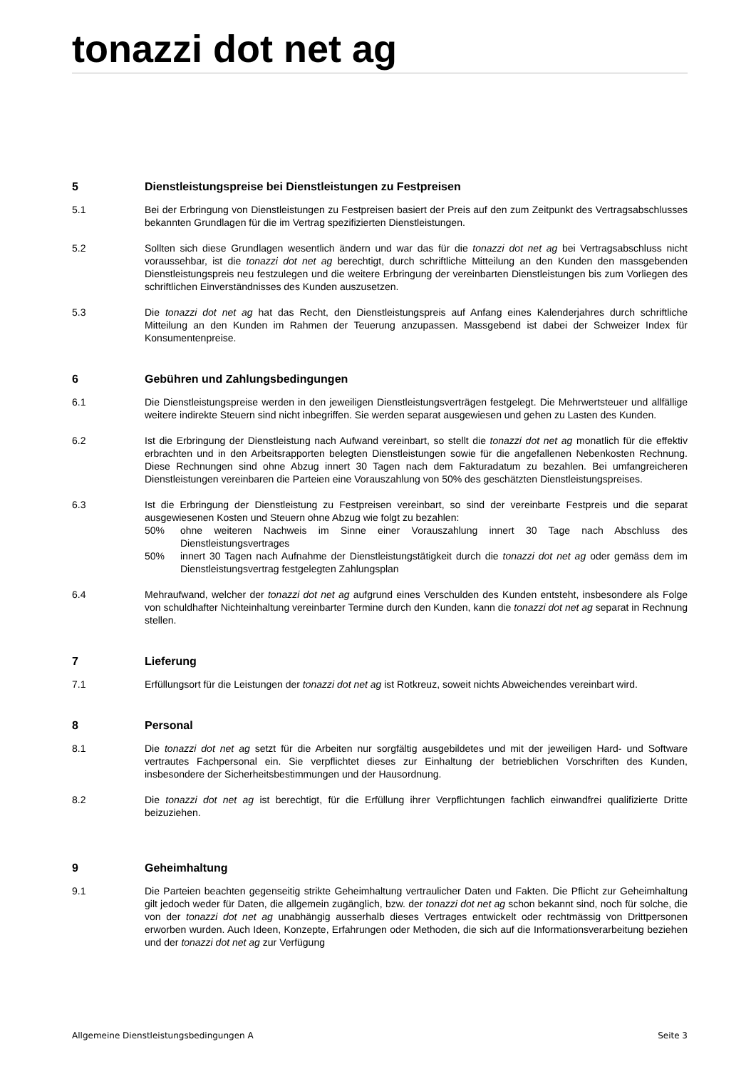tonazzi dot net ag
5 Dienstleistungspreise bei Dienstleistungen zu Festpreisen
5.1 Bei der Erbringung von Dienstleistungen zu Festpreisen basiert der Preis auf den zum Zeitpunkt des Vertragsabschlusses bekannten Grundlagen für die im Vertrag spezifizierten Dienstleistungen.
5.2 Sollten sich diese Grundlagen wesentlich ändern und war das für die tonazzi dot net ag bei Vertragsabschluss nicht voraussehbar, ist die tonazzi dot net ag berechtigt, durch schriftliche Mitteilung an den Kunden den massgebenden Dienstleistungspreis neu festzulegen und die weitere Erbringung der vereinbarten Dienstleistungen bis zum Vorliegen des schriftlichen Einverständnisses des Kunden auszusetzen.
5.3 Die tonazzi dot net ag hat das Recht, den Dienstleistungspreis auf Anfang eines Kalenderjahres durch schriftliche Mitteilung an den Kunden im Rahmen der Teuerung anzupassen. Massgebend ist dabei der Schweizer Index für Konsumentenpreise.
6 Gebühren und Zahlungsbedingungen
6.1 Die Dienstleistungspreise werden in den jeweiligen Dienstleistungsverträgen festgelegt. Die Mehrwertsteuer und allfällige weitere indirekte Steuern sind nicht inbegriffen. Sie werden separat ausgewiesen und gehen zu Lasten des Kunden.
6.2 Ist die Erbringung der Dienstleistung nach Aufwand vereinbart, so stellt die tonazzi dot net ag monatlich für die effektiv erbrachten und in den Arbeitsrapporten belegten Dienstleistungen sowie für die angefallenen Nebenkosten Rechnung. Diese Rechnungen sind ohne Abzug innert 30 Tagen nach dem Fakturadatum zu bezahlen. Bei umfangreicheren Dienstleistungen vereinbaren die Parteien eine Vorauszahlung von 50% des geschätzten Dienstleistungspreises.
6.3 Ist die Erbringung der Dienstleistung zu Festpreisen vereinbart, so sind der vereinbarte Festpreis und die separat ausgewiesenen Kosten und Steuern ohne Abzug wie folgt zu bezahlen:
50% ohne weiteren Nachweis im Sinne einer Vorauszahlung innert 30 Tage nach Abschluss des Dienstleistungsvertrages
50% innert 30 Tagen nach Aufnahme der Dienstleistungstätigkeit durch die tonazzi dot net ag oder gemäss dem im Dienstleistungsvertrag festgelegten Zahlungsplan
6.4 Mehraufwand, welcher der tonazzi dot net ag aufgrund eines Verschulden des Kunden entsteht, insbesondere als Folge von schuldhafter Nichteinhaltung vereinbarter Termine durch den Kunden, kann die tonazzi dot net ag separat in Rechnung stellen.
7 Lieferung
7.1 Erfüllungsort für die Leistungen der tonazzi dot net ag ist Rotkreuz, soweit nichts Abweichendes vereinbart wird.
8 Personal
8.1 Die tonazzi dot net ag setzt für die Arbeiten nur sorgfältig ausgebildetes und mit der jeweiligen Hard- und Software vertrautes Fachpersonal ein. Sie verpflichtet dieses zur Einhaltung der betrieblichen Vorschriften des Kunden, insbesondere der Sicherheitsbestimmungen und der Hausordnung.
8.2 Die tonazzi dot net ag ist berechtigt, für die Erfüllung ihrer Verpflichtungen fachlich einwandfrei qualifizierte Dritte beizuziehen.
9 Geheimhaltung
9.1 Die Parteien beachten gegenseitig strikte Geheimhaltung vertraulicher Daten und Fakten. Die Pflicht zur Geheimhaltung gilt jedoch weder für Daten, die allgemein zugänglich, bzw. der tonazzi dot net ag schon bekannt sind, noch für solche, die von der tonazzi dot net ag unabhängig ausserhalb dieses Vertrages entwickelt oder rechtmässig von Drittpersonen erworben wurden. Auch Ideen, Konzepte, Erfahrungen oder Methoden, die sich auf die Informationsverarbeitung beziehen und der tonazzi dot net ag zur Verfügung
Allgemeine Dienstleistungsbedingungen A Seite 3